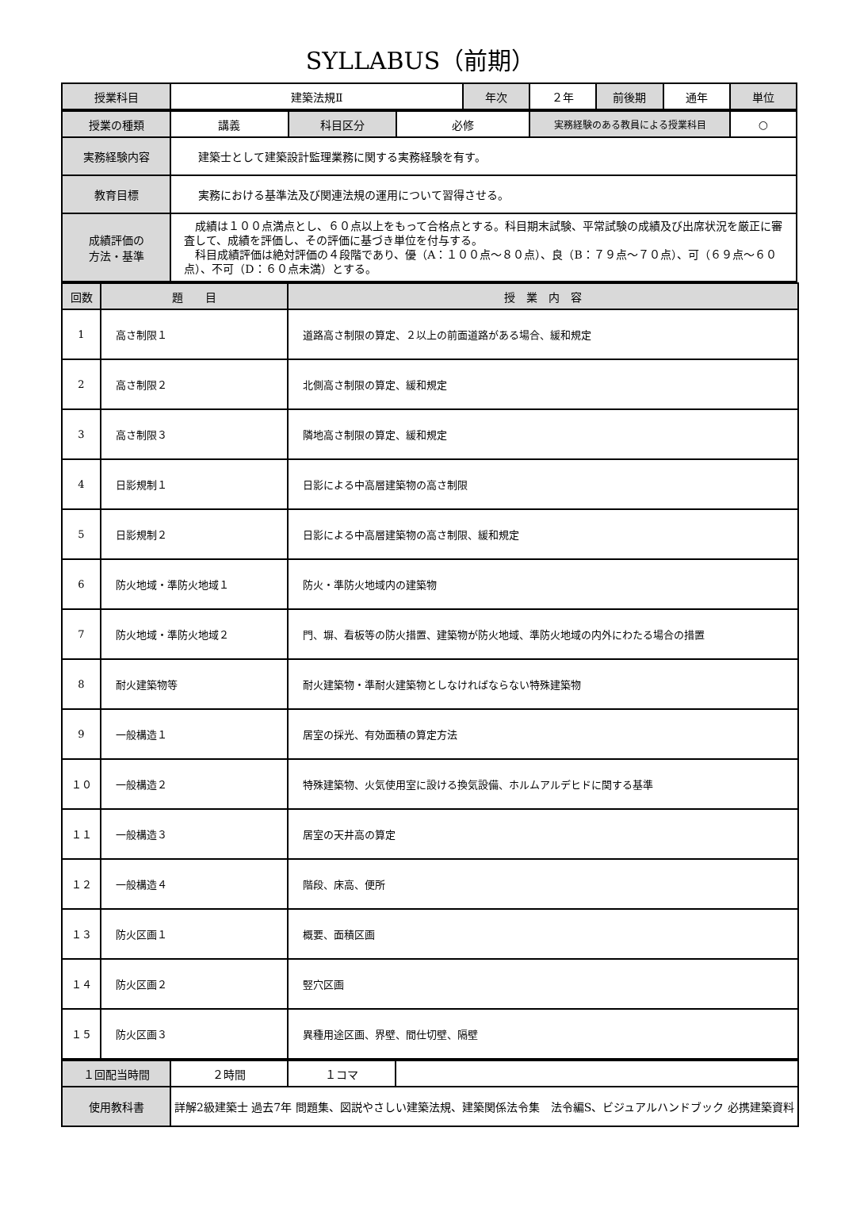SYLLABUS（前期）
| 授業科目 | 建築法規Ⅱ | 年次 | ２年 | 前後期 | 通年 | 単位 |
| 授業の種類 | 講義 | 科目区分 | 必修 | 実務経験のある教員による授業科目 | ○ |
| 実務経験内容 | 建築士として建築設計監理業務に関する実務経験を有す。 | | | | |
| 教育目標 | 実務における基準法及び関連法規の運用について習得させる。 | | | | |
| 成績評価の 方法・基準 | 成績は１００点満点とし、６０点以上をもって合格点とする。科目期末試験、平常試験の成績及び出席状況を厳正に審査して、成績を評価し、その評価に基づき単位を付与する。 科目成績評価は絶対評価の４段階であり、優（A：１００点～８０点）、良（B：７９点～７０点）、可（６９点～６０点）、不可（D：６０点未満）とする。 | | | | |
| 回数 | 題 目 | 授 業 内 容 |
| --- | --- | --- |
| 1 | 高さ制限１ | 道路高さ制限の算定、２以上の前面道路がある場合、緩和規定 |
| 2 | 高さ制限２ | 北側高さ制限の算定、緩和規定 |
| 3 | 高さ制限３ | 隣地高さ制限の算定、緩和規定 |
| 4 | 日影規制１ | 日影による中高層建築物の高さ制限 |
| 5 | 日影規制２ | 日影による中高層建築物の高さ制限、緩和規定 |
| 6 | 防火地域・準防火地域１ | 防火・準防火地域内の建築物 |
| 7 | 防火地域・準防火地域２ | 門、塀、看板等の防火措置、建築物が防火地域、準防火地域の内外にわたる場合の措置 |
| 8 | 耐火建築物等 | 耐火建築物・準耐火建築物としなければならない特殊建築物 |
| 9 | 一般構造１ | 居室の採光、有効面積の算定方法 |
| １０ | 一般構造２ | 特殊建築物、火気使用室に設ける換気設備、ホルムアルデヒドに関する基準 |
| １１ | 一般構造３ | 居室の天井高の算定 |
| １２ | 一般構造４ | 階段、床高、便所 |
| １３ | 防火区画１ | 概要、面積区画 |
| １４ | 防火区画２ | 竪穴区画 |
| １５ | 防火区画３ | 異種用途区画、界壁、間仕切壁、隔壁 |
| １回配当時間 | ２時間 | １コマ | |
| 使用教科書 | 詳解2級建築士 過去7年 問題集、図説やさしい建築法規、建築関係法令集 法令編S、ビジュアルハンドブック 必携建築資料 | | |